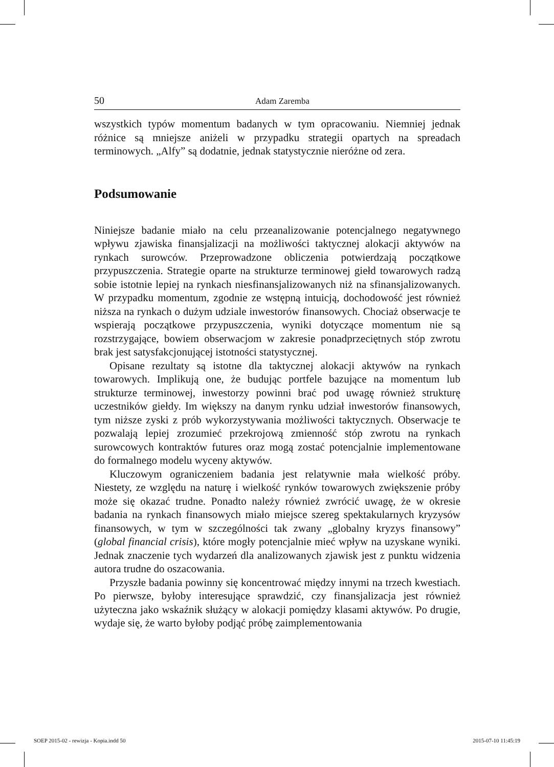50 Adam Zaremba
wszystkich typów momentum badanych w tym opracowaniu. Niemniej jednak różnice są mniejsze aniżeli w przypadku strategii opartych na spreadach terminowych. „Alfy” są dodatnie, jednak statystycznie nieróżne od zera.
Podsumowanie
Niniejsze badanie miało na celu przeanalizowanie potencjalnego negatywnego wpływu zjawiska finansjalizacji na możliwości taktycznej alokacji aktywów na rynkach surowców. Przeprowadzone obliczenia potwierdzają początkowe przypuszczenia. Strategie oparte na strukturze terminowej giełd towarowych radzą sobie istotnie lepiej na rynkach niesfinansjalizowanych niż na sfinansjalizowanych. W przypadku momentum, zgodnie ze wstępną intuicją, dochodowość jest również niższa na rynkach o dużym udziale inwestorów finansowych. Chociaż obserwacje te wspierają początkowe przypuszczenia, wyniki dotyczące momentum nie są rozstrzygające, bowiem obserwacjom w zakresie ponadprzeciętnych stóp zwrotu brak jest satysfakcjonującej istotności statystycznej.
Opisane rezultaty są istotne dla taktycznej alokacji aktywów na rynkach towarowych. Implikują one, że budując portfele bazujące na momentum lub strukturze terminowej, inwestorzy powinni brać pod uwagę również strukturę uczestników giełdy. Im większy na danym rynku udział inwestorów finansowych, tym niższe zyski z prób wykorzystywania możliwości taktycznych. Obserwacje te pozwalają lepiej zrozumieć przekrojową zmienność stóp zwrotu na rynkach surowcowych kontraktów futures oraz mogą zostać potencjalnie implementowane do formalnego modelu wyceny aktywów.
Kluczowym ograniczeniem badania jest relatywnie mała wielkość próby. Niestety, ze względu na naturę i wielkość rynków towarowych zwiększenie próby może się okazać trudne. Ponadto należy również zwrócić uwagę, że w okresie badania na rynkach finansowych miało miejsce szereg spektakularnych kryzysów finansowych, w tym w szczególności tak zwany „globalny kryzys finansowy” (global financial crisis), które mogły potencjalnie mieć wpływ na uzyskane wyniki. Jednak znaczenie tych wydarzeń dla analizowanych zjawisk jest z punktu widzenia autora trudne do oszacowania.
Przyszłe badania powinny się koncentrować między innymi na trzech kwestiach. Po pierwsze, byłoby interesujące sprawdzić, czy finansjalizacja jest również użyteczna jako wskaźnik służący w alokacji pomiędzy klasami aktywów. Po drugie, wydaje się, że warto byłoby podjąć próbę zaimplementowania
SOEP 2015-02 - rewizja - Kopia.indd 50
2015-07-10 11:45:19